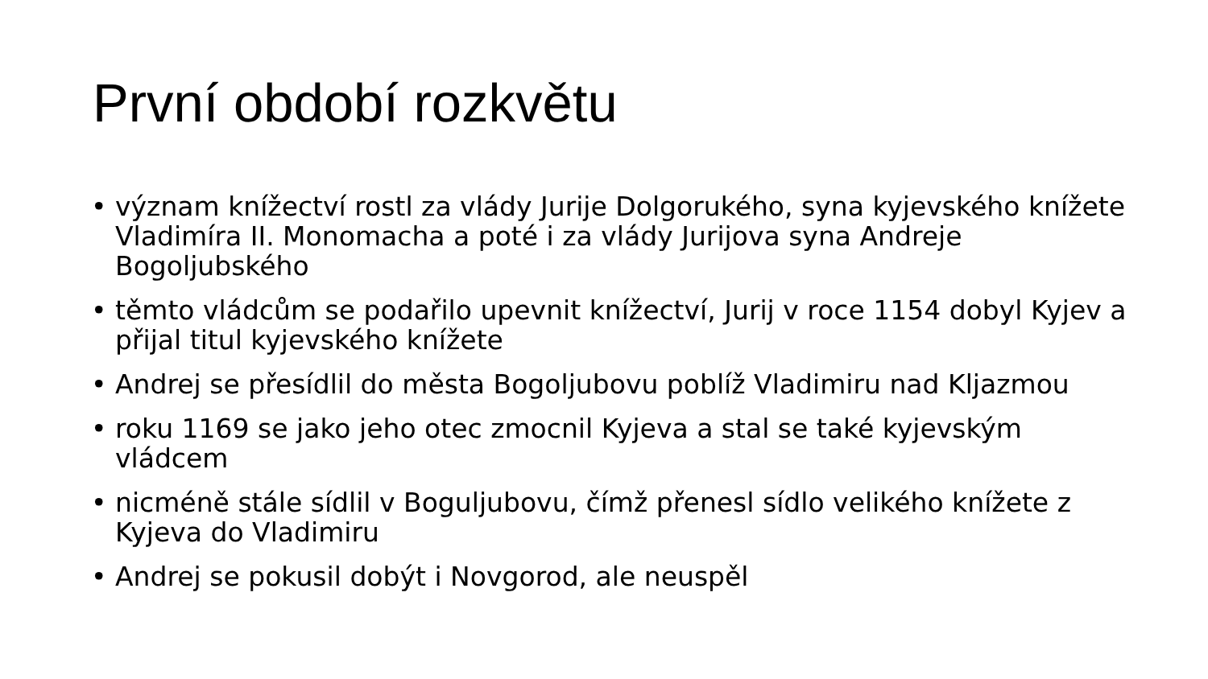První období rozkvětu
• význam knížectví rostl za vlády Jurije Dolgorukého, syna kyjevského knížete Vladimíra II. Monomacha a poté i za vlády Jurijova syna Andreje Bogoljubského
• těmto vládcům se podařilo upevnit knížectví, Jurij v roce 1154 dobyl Kyjev a přijal titul kyjevského knížete
• Andrej se přesídlil do města Bogoljubovu poblíž Vladimiru nad Kljazmou
• roku 1169 se jako jeho otec zmocnil Kyjeva a stal se také kyjevským vládcem
• nicméně stále sídlil v Boguljubovu, čímž přenesl sídlo velikého knížete z Kyjeva do Vladimiru
• Andrej se pokusil dobýt i Novgorod, ale neuspěl